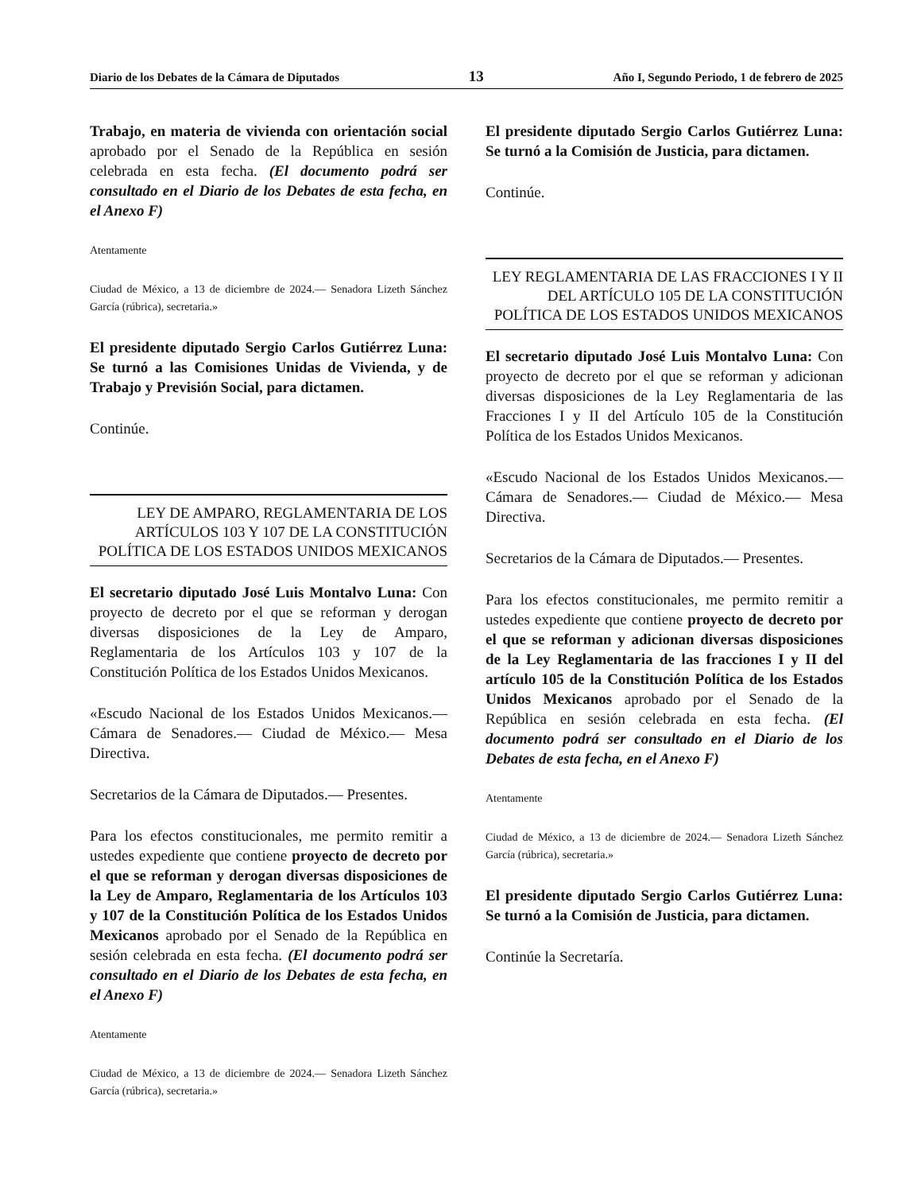Diario de los Debates de la Cámara de Diputados 13 Año I, Segundo Periodo, 1 de febrero de 2025
Trabajo, en materia de vivienda con orientación social aprobado por el Senado de la República en sesión celebrada en esta fecha. (El documento podrá ser consultado en el Diario de los Debates de esta fecha, en el Anexo F)
Atentamente
Ciudad de México, a 13 de diciembre de 2024.— Senadora Lizeth Sánchez García (rúbrica), secretaria.»
El presidente diputado Sergio Carlos Gutiérrez Luna: Se turnó a las Comisiones Unidas de Vivienda, y de Trabajo y Previsión Social, para dictamen.
Continúe.
LEY DE AMPARO, REGLAMENTARIA DE LOS ARTÍCULOS 103 Y 107 DE LA CONSTITUCIÓN POLÍTICA DE LOS ESTADOS UNIDOS MEXICANOS
El secretario diputado José Luis Montalvo Luna: Con proyecto de decreto por el que se reforman y derogan diversas disposiciones de la Ley de Amparo, Reglamentaria de los Artículos 103 y 107 de la Constitución Política de los Estados Unidos Mexicanos.
«Escudo Nacional de los Estados Unidos Mexicanos.— Cámara de Senadores.— Ciudad de México.— Mesa Directiva.
Secretarios de la Cámara de Diputados.— Presentes.
Para los efectos constitucionales, me permito remitir a ustedes expediente que contiene proyecto de decreto por el que se reforman y derogan diversas disposiciones de la Ley de Amparo, Reglamentaria de los Artículos 103 y 107 de la Constitución Política de los Estados Unidos Mexicanos aprobado por el Senado de la República en sesión celebrada en esta fecha. (El documento podrá ser consultado en el Diario de los Debates de esta fecha, en el Anexo F)
Atentamente
Ciudad de México, a 13 de diciembre de 2024.— Senadora Lizeth Sánchez García (rúbrica), secretaria.»
El presidente diputado Sergio Carlos Gutiérrez Luna: Se turnó a la Comisión de Justicia, para dictamen.
Continúe.
LEY REGLAMENTARIA DE LAS FRACCIONES I Y II DEL ARTÍCULO 105 DE LA CONSTITUCIÓN POLÍTICA DE LOS ESTADOS UNIDOS MEXICANOS
El secretario diputado José Luis Montalvo Luna: Con proyecto de decreto por el que se reforman y adicionan diversas disposiciones de la Ley Reglamentaria de las Fracciones I y II del Artículo 105 de la Constitución Política de los Estados Unidos Mexicanos.
«Escudo Nacional de los Estados Unidos Mexicanos.— Cámara de Senadores.— Ciudad de México.— Mesa Directiva.
Secretarios de la Cámara de Diputados.— Presentes.
Para los efectos constitucionales, me permito remitir a ustedes expediente que contiene proyecto de decreto por el que se reforman y adicionan diversas disposiciones de la Ley Reglamentaria de las fracciones I y II del artículo 105 de la Constitución Política de los Estados Unidos Mexicanos aprobado por el Senado de la República en sesión celebrada en esta fecha. (El documento podrá ser consultado en el Diario de los Debates de esta fecha, en el Anexo F)
Atentamente
Ciudad de México, a 13 de diciembre de 2024.— Senadora Lizeth Sánchez García (rúbrica), secretaria.»
El presidente diputado Sergio Carlos Gutiérrez Luna: Se turnó a la Comisión de Justicia, para dictamen.
Continúe la Secretaría.